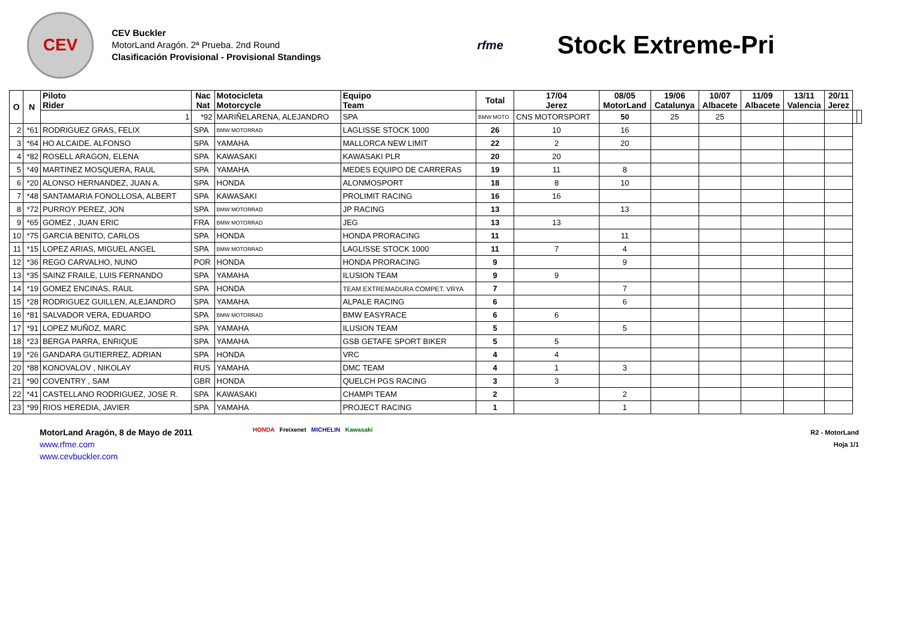CEV
CEV Buckler
MotorLand Aragón. 2ª Prueba. 2nd Round
Clasificación Provisional - Provisional Standings
rfme
Stock Extreme-Pri
| O | N | Piloto Rider | Nac Nat | Motocicleta Motorcycle | Equipo Team | Total | 17/04 Jerez | 08/05 MotorLand | 19/06 Catalunya | 10/07 Albacete | 11/09 Albacete | 13/11 Valencia | 20/11 Jerez | | |
| --- | --- | --- | --- | --- | --- | --- | --- | --- | --- | --- | --- | --- | --- | --- | --- |
| | | 1 | *92 | MARIÑELARENA, ALEJANDRO | SPA | BMW MOTO | CNS MOTORSPORT | 50 | 25 | 25 | | | | | |
| 2 | *61 | RODRIGUEZ GRAS, FELIX | SPA | BMW MOTORRAD | LAGLISSE STOCK 1000 | 26 | 10 | 16 | | | | | | | |
| 3 | *64 | HO ALCAIDE, ALFONSO | SPA | YAMAHA | MALLORCA NEW LIMIT | 22 | 2 | 20 | | | | | | | |
| 4 | *82 | ROSELL ARAGON, ELENA | SPA | KAWASAKI | KAWASAKI PLR | 20 | 20 | | | | | | | | |
| 5 | *49 | MARTINEZ MOSQUERA, RAUL | SPA | YAMAHA | MEDES EQUIPO DE CARRERAS | 19 | 11 | 8 | | | | | | | |
| 6 | *20 | ALONSO HERNANDEZ, JUAN A. | SPA | HONDA | ALONMOSPORT | 18 | 8 | 10 | | | | | | | |
| 7 | *48 | SANTAMARIA FONOLLOSA, ALBERT | SPA | KAWASAKI | PROLIMIT RACING | 16 | 16 | | | | | | | | |
| 8 | *72 | PURROY PEREZ, JON | SPA | BMW MOTORRAD | JP RACING | 13 | | 13 | | | | | | | |
| 9 | *65 | GOMEZ , JUAN ERIC | FRA | BMW MOTORRAD | JEG | 13 | 13 | | | | | | | | |
| 10 | *75 | GARCIA BENITO, CARLOS | SPA | HONDA | HONDA PRORACING | 11 | | 11 | | | | | | | |
| 11 | *15 | LOPEZ ARIAS, MIGUEL ANGEL | SPA | BMW MOTORRAD | LAGLISSE STOCK 1000 | 11 | 7 | 4 | | | | | | | |
| 12 | *36 | REGO CARVALHO, NUNO | POR | HONDA | HONDA PRORACING | 9 | | 9 | | | | | | | |
| 13 | *35 | SAINZ FRAILE, LUIS FERNANDO | SPA | YAMAHA | ILUSION TEAM | 9 | 9 | | | | | | | | |
| 14 | *19 | GOMEZ ENCINAS, RAUL | SPA | HONDA | TEAM EXTREMADURA COMPET. VRYA | 7 | | 7 | | | | | | | |
| 15 | *28 | RODRIGUEZ GUILLEN, ALEJANDRO | SPA | YAMAHA | ALPALE RACING | 6 | | 6 | | | | | | | |
| 16 | *81 | SALVADOR VERA, EDUARDO | SPA | BMW MOTORRAD | BMW EASYRACE | 6 | 6 | | | | | | | | |
| 17 | *91 | LOPEZ MUÑOZ, MARC | SPA | YAMAHA | ILUSION TEAM | 5 | | 5 | | | | | | | |
| 18 | *23 | BERGA PARRA, ENRIQUE | SPA | YAMAHA | GSB GETAFE SPORT BIKER | 5 | 5 | | | | | | | | |
| 19 | *26 | GANDARA GUTIERREZ, ADRIAN | SPA | HONDA | VRC | 4 | 4 | | | | | | | | |
| 20 | *88 | KONOVALOV , NIKOLAY | RUS | YAMAHA | DMC TEAM | 4 | 1 | 3 | | | | | | | |
| 21 | *90 | COVENTRY , SAM | GBR | HONDA | QUELCH PGS RACING | 3 | 3 | | | | | | | | |
| 22 | *41 | CASTELLANO RODRIGUEZ, JOSE R. | SPA | KAWASAKI | CHAMPI TEAM | 2 | | 2 | | | | | | | |
| 23 | *99 | RIOS HEREDIA, JAVIER | SPA | YAMAHA | PROJECT RACING | 1 | | 1 | | | | | | | |
MotorLand Aragón, 8 de Mayo de 2011
www.rfme.com
www.cevbuckler.com
HONDA Freixenet MICHELIN Kawasaki
R2 - MotorLand
Hoja 1/1